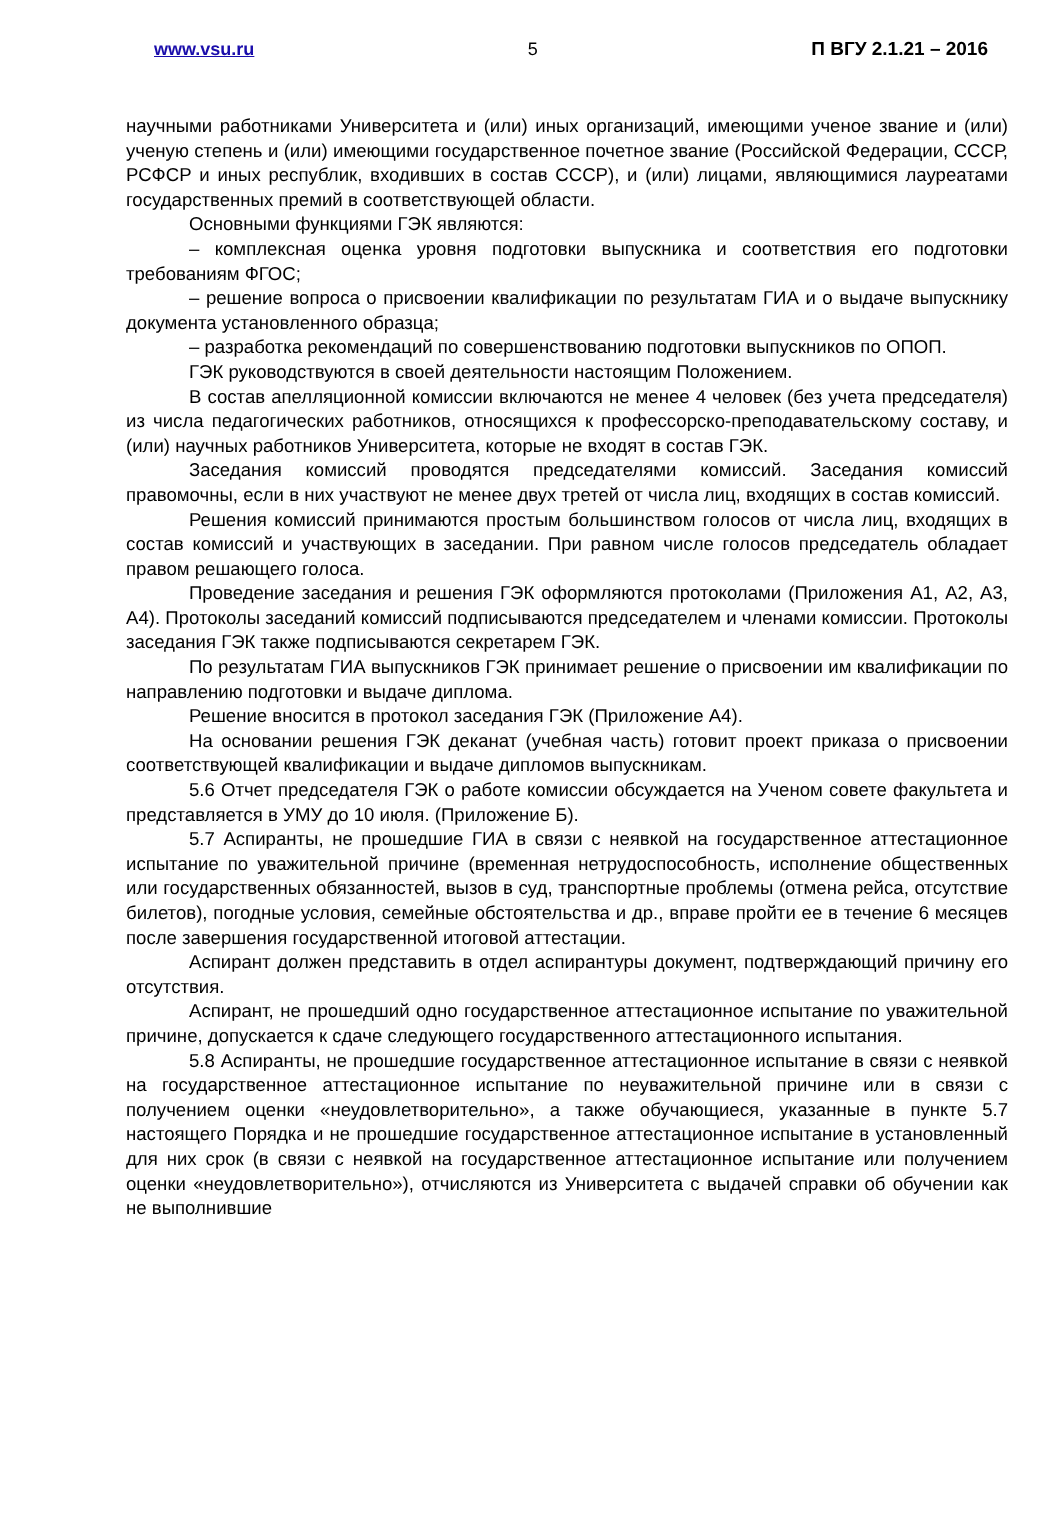www.vsu.ru 5 П ВГУ 2.1.21 – 2016
научными работниками Университета и (или) иных организаций, имеющими ученое звание и (или) ученую степень и (или) имеющими государственное почетное звание (Российской Федерации, СССР, РСФСР и иных республик, входивших в состав СССР), и (или) лицами, являющимися лауреатами государственных премий в соответствующей области.
Основными функциями ГЭК являются:
– комплексная оценка уровня подготовки выпускника и соответствия его подготовки требованиям ФГОС;
– решение вопроса о присвоении квалификации по результатам ГИА и о выдаче выпускнику документа установленного образца;
– разработка рекомендаций по совершенствованию подготовки выпускников по ОПОП.
ГЭК руководствуются в своей деятельности настоящим Положением.
В состав апелляционной комиссии включаются не менее 4 человек (без учета председателя) из числа педагогических работников, относящихся к профессорско-преподавательскому составу, и (или) научных работников Университета, которые не входят в состав ГЭК.
Заседания комиссий проводятся председателями комиссий. Заседания комиссий правомочны, если в них участвуют не менее двух третей от числа лиц, входящих в состав комиссий.
Решения комиссий принимаются простым большинством голосов от числа лиц, входящих в состав комиссий и участвующих в заседании. При равном числе голосов председатель обладает правом решающего голоса.
Проведение заседания и решения ГЭК оформляются протоколами (Приложения А1, А2, А3, А4). Протоколы заседаний комиссий подписываются председателем и членами комиссии. Протоколы заседания ГЭК также подписываются секретарем ГЭК.
По результатам ГИА выпускников ГЭК принимает решение о присвоении им квалификации по направлению подготовки и выдаче диплома.
Решение вносится в протокол заседания ГЭК (Приложение А4).
На основании решения ГЭК деканат (учебная часть) готовит проект приказа о присвоении соответствующей квалификации и выдаче дипломов выпускникам.
5.6 Отчет председателя ГЭК о работе комиссии обсуждается на Ученом совете факультета и представляется в УМУ до 10 июля. (Приложение Б).
5.7 Аспиранты, не прошедшие ГИА в связи с неявкой на государственное аттестационное испытание по уважительной причине (временная нетрудоспособность, исполнение общественных или государственных обязанностей, вызов в суд, транспортные проблемы (отмена рейса, отсутствие билетов), погодные условия, семейные обстоятельства и др., вправе пройти ее в течение 6 месяцев после завершения государственной итоговой аттестации.
Аспирант должен представить в отдел аспирантуры документ, подтверждающий причину его отсутствия.
Аспирант, не прошедший одно государственное аттестационное испытание по уважительной причине, допускается к сдаче следующего государственного аттестационного испытания.
5.8 Аспиранты, не прошедшие государственное аттестационное испытание в связи с неявкой на государственное аттестационное испытание по неуважительной причине или в связи с получением оценки «неудовлетворительно», а также обучающиеся, указанные в пункте 5.7 настоящего Порядка и не прошедшие государственное аттестационное испытание в установленный для них срок (в связи с неявкой на государственное аттестационное испытание или получением оценки «неудовлетворительно»), отчисляются из Университета с выдачей справки об обучении как не выполнившие